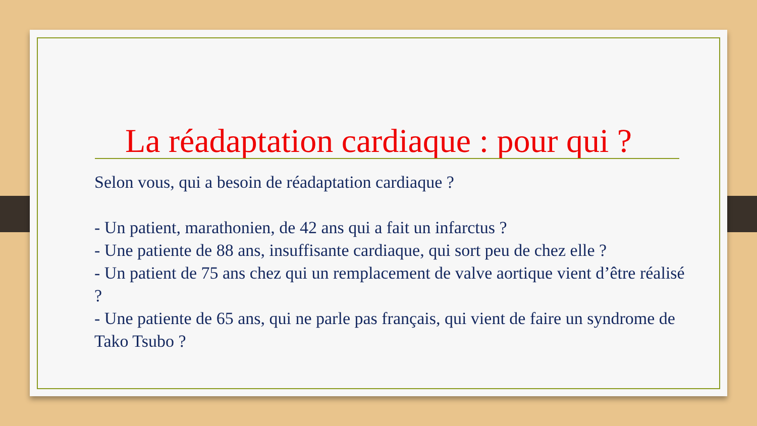La réadaptation cardiaque : pour qui ?
Selon vous, qui a besoin de réadaptation cardiaque ?
- Un patient, marathonien, de 42 ans qui a fait un infarctus ?
- Une patiente de 88 ans, insuffisante cardiaque, qui sort peu de chez elle ?
- Un patient de 75 ans chez qui un remplacement de valve aortique vient d’être réalisé ?
- Une patiente de 65 ans, qui ne parle pas français, qui vient de faire un syndrome de Tako Tsubo ?